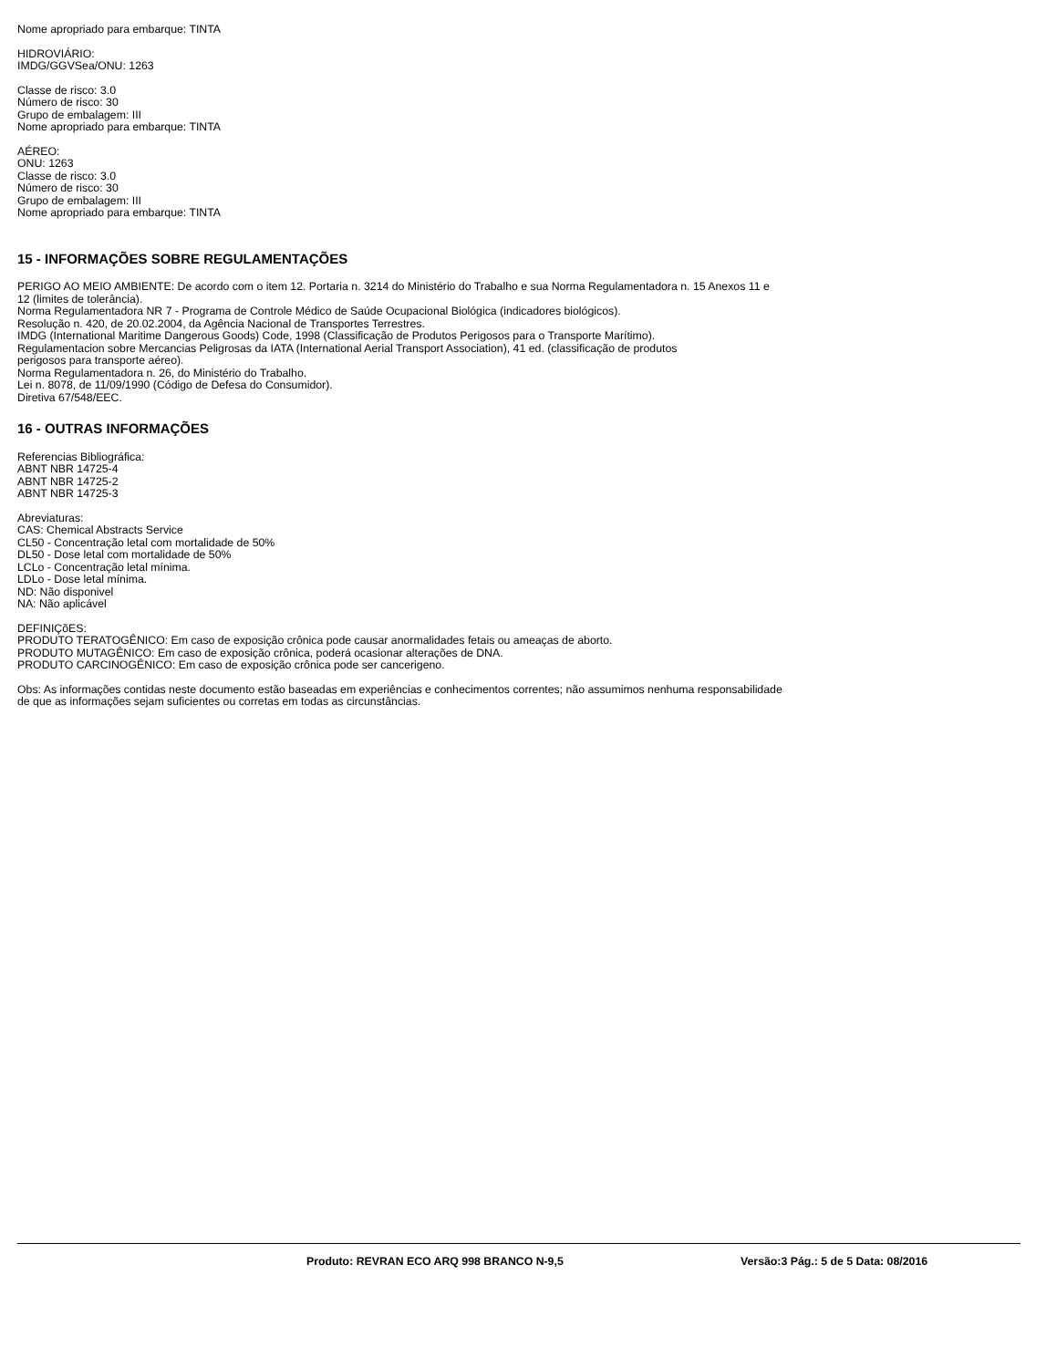Nome apropriado para embarque: TINTA
HIDROVIÁRIO:
IMDG/GGVSea/ONU: 1263
Classe de risco: 3.0
Número de risco: 30
Grupo de embalagem: III
Nome apropriado para embarque: TINTA
AÉREO:
ONU: 1263
Classe de risco: 3.0
Número de risco: 30
Grupo de embalagem: III
Nome apropriado para embarque: TINTA
15 - INFORMAÇÕES SOBRE REGULAMENTAÇÕES
PERIGO AO MEIO AMBIENTE: De acordo com o item 12. Portaria n. 3214 do Ministério do Trabalho e sua Norma Regulamentadora n. 15 Anexos 11 e
12 (limites de tolerância).
Norma Regulamentadora NR 7 - Programa de Controle Médico de Saúde Ocupacional Biológica (indicadores biológicos).
Resolução n. 420, de 20.02.2004, da Agência Nacional de Transportes Terrestres.
IMDG (International Maritime Dangerous Goods) Code, 1998 (Classificação de Produtos Perigosos para o Transporte Marítimo).
Regulamentacion sobre Mercancias Peligrosas da IATA (International Aerial Transport Association), 41 ed. (classificação de produtos
perigosos para transporte aéreo).
Norma Regulamentadora n. 26, do Ministério do Trabalho.
Lei n. 8078, de 11/09/1990 (Código de Defesa do Consumidor).
Diretiva 67/548/EEC.
16 - OUTRAS INFORMAÇÕES
Referencias Bibliográfica:
ABNT NBR 14725-4
ABNT NBR 14725-2
ABNT NBR 14725-3
Abreviaturas:
CAS: Chemical Abstracts Service
CL50 - Concentração letal com mortalidade de 50%
DL50 - Dose letal com mortalidade de 50%
LCLo - Concentração letal mínima.
LDLo - Dose letal mínima.
ND: Não disponivel
NA: Não aplicável
DEFINIÇõES:
PRODUTO TERATOGÊNICO: Em caso de exposição crônica pode causar anormalidades fetais ou ameaças de aborto.
PRODUTO MUTAGÊNICO: Em caso de exposição crônica, poderá ocasionar alterações de DNA.
PRODUTO CARCINOGÊNICO: Em caso de exposição crônica pode ser cancerigeno.
Obs: As informações contidas neste documento estão baseadas em experiências e conhecimentos correntes; não assumimos nenhuma responsabilidade
de que as informações sejam suficientes ou corretas em todas as circunstâncias.
Produto: REVRAN ECO ARQ 998 BRANCO N-9,5 Versão:3 Pág.: 5 de 5 Data: 08/2016